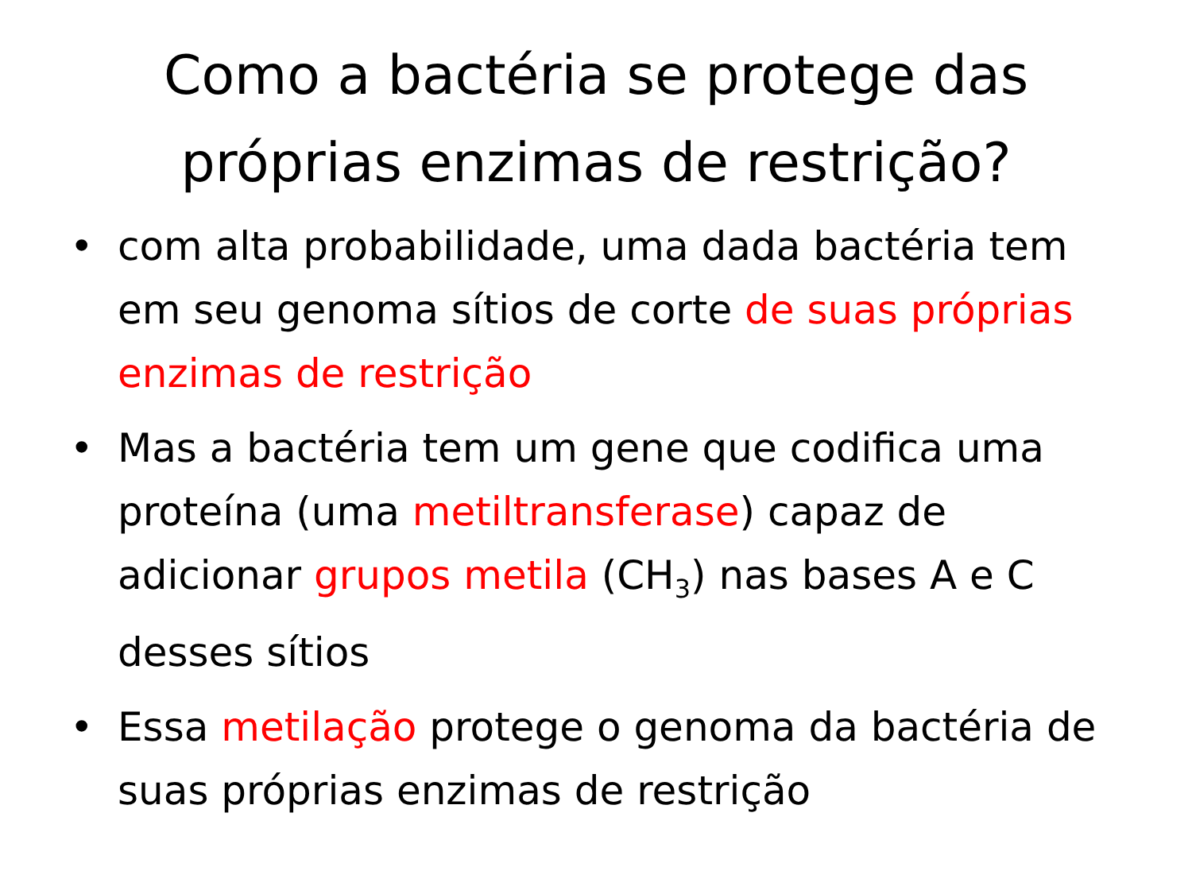Como a bactéria se protege das
próprias enzimas de restrição?
• com alta probabilidade, uma dada bactéria tem em seu genoma sítios de corte de suas próprias enzimas de restrição
• Mas a bactéria tem um gene que codifica uma proteína (uma metiltransferase) capaz de adicionar grupos metila (CH<sub>3</sub>) nas bases A e C desses sítios
• Essa metilação protege o genoma da bactéria de suas próprias enzimas de restrição